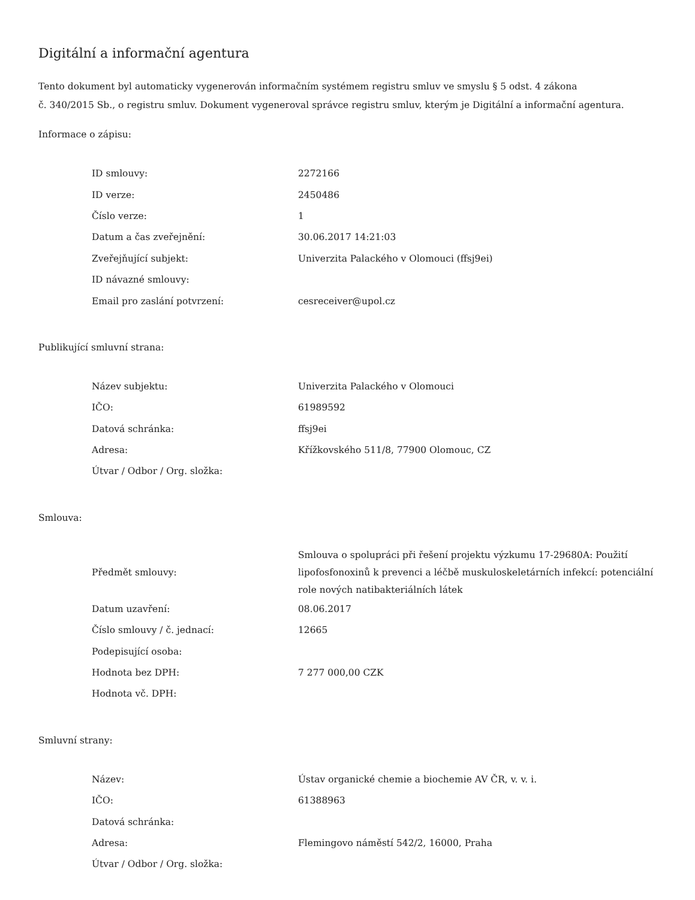Digitální a informační agentura
Tento dokument byl automaticky vygenerován informačním systémem registru smluv ve smyslu § 5 odst. 4 zákona
č. 340/2015 Sb., o registru smluv. Dokument vygeneroval správce registru smluv, kterým je Digitální a informační agentura.
Informace o zápisu:
| ID smlouvy: | 2272166 |
| ID verze: | 2450486 |
| Číslo verze: | 1 |
| Datum a čas zveřejnění: | 30.06.2017 14:21:03 |
| Zveřejňující subjekt: | Univerzita Palackého v Olomouci (ffsj9ei) |
| ID návazné smlouvy: | |
| Email pro zaslání potvrzení: | cesreceiver@upol.cz |
Publikující smluvní strana:
| Název subjektu: | Univerzita Palackého v Olomouci |
| IČO: | 61989592 |
| Datová schránka: | ffsj9ei |
| Adresa: | Křížkovského 511/8, 77900 Olomouc, CZ |
| Útvar / Odbor / Org. složka: | |
Smlouva:
| Předmět smlouvy: | Smlouva o spolupráci při řešení projektu výzkumu 17-29680A: Použití lipofosfonoxinů k prevenci a léčbě muskuloskeletárních infekcí: potenciální role nových natibakteriálních látek |
| Datum uzavření: | 08.06.2017 |
| Číslo smlouvy / č. jednací: | 12665 |
| Podepisující osoba: | |
| Hodnota bez DPH: | 7 277 000,00 CZK |
| Hodnota vč. DPH: | |
Smluvní strany:
| Název: | Ústav organické chemie a biochemie AV ČR, v. v. i. |
| IČO: | 61388963 |
| Datová schránka: | |
| Adresa: | Flemingovo náměstí 542/2, 16000, Praha |
| Útvar / Odbor / Org. složka: | |